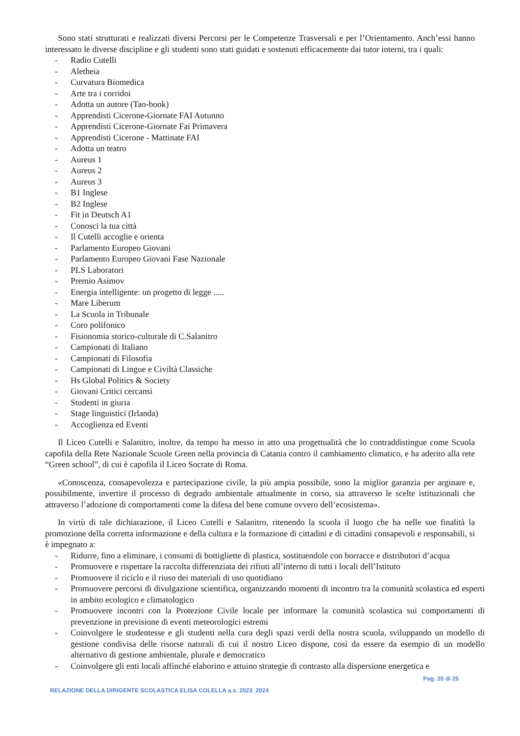Sono stati strutturati e realizzati diversi Percorsi per le Competenze Trasversali e per l’Orientamento. Anch’essi hanno interessato le diverse discipline e gli studenti sono stati guidati e sostenuti efficacemente dai tutor interni, tra i quali:
- Radio Cutelli
- Aletheia
- Curvatura Biomedica
- Arte tra i corridoi
- Adotta un autore (Tao-book)
- Apprendisti Cicerone-Giornate FAI Autunno
- Apprendisti Cicerone-Giornate Fai Primavera
- Apprendisti Cicerone - Mattinate FAI
- Adotta un teatro
- Aureus 1
- Aureus 2
- Aureus 3
- B1 Inglese
- B2 Inglese
- Fit in Deutsch A1
- Conosci la tua città
- Il Cutelli accoglie e orienta
- Parlamento Europeo Giovani
- Parlamento Europeo Giovani Fase Nazionale
- PLS Laboratori
- Premio Asimov
- Energia intelligente: un progetto di legge .....
- Mare Liberum
- La Scuola in Tribunale
- Coro polifonico
- Fisionomia storico-culturale di C.Salanitro
- Campionati di Italiano
- Campionati di Filosofia
- Campionati di Lingue e Civiltà Classiche
- Hs Global Politics & Society
- Giovani Critici cercansi
- Studenti in giuria
- Stage linguistici (Irlanda)
- Accoglienza ed Eventi
Il Liceo Cutelli e Salanitro, inoltre, da tempo ha messo in atto una progettualità che lo contraddistingue come Scuola capofila della Rete Nazionale Scuole Green nella provincia di Catania contro il cambiamento climatico, e ha aderito alla rete “Green school”, di cui è capofila il Liceo Socrate di Roma.
«Conoscenza, consapevolezza e partecipazione civile, la più ampia possibile, sono la miglior garanzia per arginare e, possibilmente, invertire il processo di degrado ambientale attualmente in corso, sia attraverso le scelte istituzionali che attraverso l’adozione di comportamenti come la difesa del bene comune ovvero dell’ecosistema».
In virtù di tale dichiarazione, il Liceo Cutelli e Salanitro, ritenendo la scuola il luogo che ha nelle sue finalità la promozione della corretta informazione e della cultura e la formazione di cittadini e di cittadini consapevoli e responsabili, si è impegnato a:
- Ridurre, fino a eliminare, i consumi di bottigliette di plastica, sostituendole con borracce e distributori d’acqua
- Promuovere e rispettare la raccolta differenziata dei rifiuti all’interno di tutti i locali dell’Istituto
- Promuovere il riciclo e il riuso dei materiali di uso quotidiano
- Promuovere percorsi di divulgazione scientifica, organizzando momenti di incontro tra la comunità scolastica ed esperti in ambito ecologico e climatologico
- Promuovere incontri con la Protezione Civile locale per informare la comunità scolastica sui comportamenti di prevenzione in previsione di eventi meteorologici estremi
- Coinvolgere le studentesse e gli studenti nella cura degli spazi verdi della nostra scuola, sviluppando un modello di gestione condivisa delle risorse naturali di cui il nostro Liceo dispone, così da essere da esempio di un modello alternativo di gestione ambientale, plurale e democratico
- Coinvolgere gli enti locali affinché elaborino e attuino strategie di contrasto alla dispersione energetica e
Pag. 20 di 25
RELAZIONE DELLA DIRIGENTE SCOLASTICA ELISA COLELLA a.s. 2023_2024